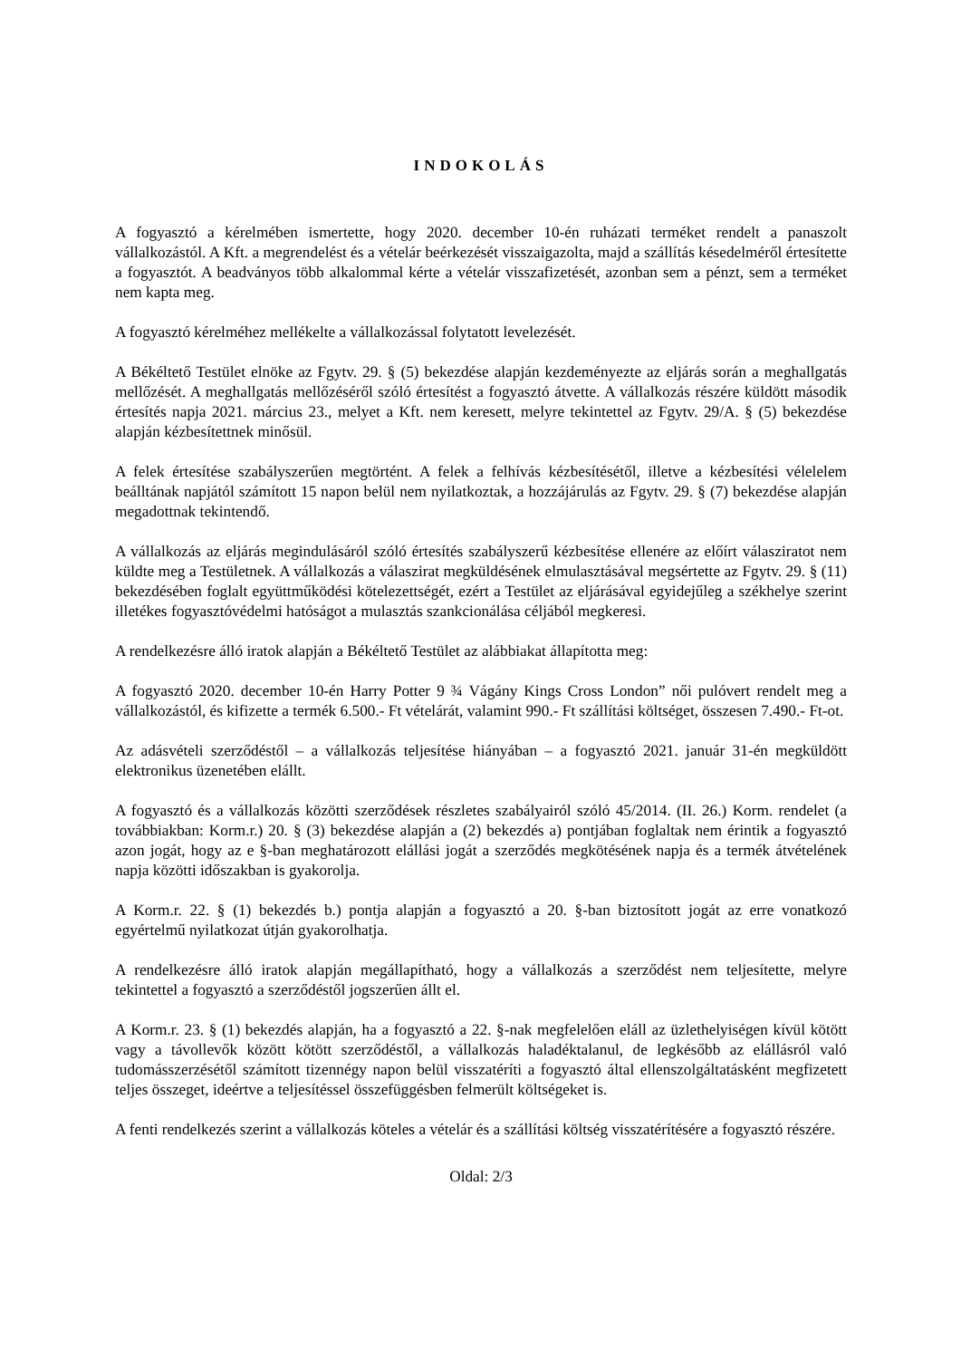INDOKOLÁS
A fogyasztó a kérelmében ismertette, hogy 2020. december 10-én ruházati terméket rendelt a panaszolt vállalkozástól. A Kft. a megrendelést és a vételár beérkezését visszaigazolta, majd a szállítás késedelméről értesítette a fogyasztót. A beadványos több alkalommal kérte a vételár visszafizetését, azonban sem a pénzt, sem a terméket nem kapta meg.
A fogyasztó kérelméhez mellékelte a vállalkozással folytatott levelezését.
A Békéltető Testület elnöke az Fgytv. 29. § (5) bekezdése alapján kezdeményezte az eljárás során a meghallgatás mellőzését. A meghallgatás mellőzéséről szóló értesítést a fogyasztó átvette. A vállalkozás részére küldött második értesítés napja 2021. március 23., melyet a Kft. nem keresett, melyre tekintettel az Fgytv. 29/A. § (5) bekezdése alapján kézbesítettnek minősül.
A felek értesítése szabályszerűen megtörtént. A felek a felhívás kézbesítésétől, illetve a kézbesítési vélelelem beálltának napjától számított 15 napon belül nem nyilatkoztak, a hozzájárulás az Fgytv. 29. § (7) bekezdése alapján megadottnak tekintendő.
A vállalkozás az eljárás megindulásáról szóló értesítés szabályszerű kézbesítése ellenére az előírt válasziratot nem küldte meg a Testületnek. A vállalkozás a válaszirat megküldésének elmulasztásával megsértette az Fgytv. 29. § (11) bekezdésében foglalt együttműködési kötelezettségét, ezért a Testület az eljárásával egyidejűleg a székhelye szerint illetékes fogyasztóvédelmi hatóságot a mulasztás szankcionálása céljából megkeresi.
A rendelkezésre álló iratok alapján a Békéltető Testület az alábbiakat állapította meg:
A fogyasztó 2020. december 10-én Harry Potter 9 ¾ Vágány Kings Cross London” női pulóvert rendelt meg a vállalkozástól, és kifizette a termék 6.500.- Ft vételárát, valamint 990.- Ft szállítási költséget, összesen 7.490.- Ft-ot.
Az adásvételi szerződéstől – a vállalkozás teljesítése hiányában – a fogyasztó 2021. január 31-én megküldött elektronikus üzenetében elállt.
A fogyasztó és a vállalkozás közötti szerződések részletes szabályairól szóló 45/2014. (II. 26.) Korm. rendelet (a továbbiakban: Korm.r.) 20. § (3) bekezdése alapján a (2) bekezdés a) pontjában foglaltak nem érintik a fogyasztó azon jogát, hogy az e §-ban meghatározott elállási jogát a szerződés megkötésének napja és a termék átvételének napja közötti időszakban is gyakorolja.
A Korm.r. 22. § (1) bekezdés b.) pontja alapján a fogyasztó a 20. §-ban biztosított jogát az erre vonatkozó egyértelmű nyilatkozat útján gyakorolhatja.
A rendelkezésre álló iratok alapján megállapítható, hogy a vállalkozás a szerződést nem teljesítette, melyre tekintettel a fogyasztó a szerződéstől jogszerűen állt el.
A Korm.r. 23. § (1) bekezdés alapján, ha a fogyasztó a 22. §-nak megfelelően eláll az üzlethelyiségen kívül kötött vagy a távollevők között kötött szerződéstől, a vállalkozás haladéktalanul, de legkésőbb az elállásról való tudomásszerzésétől számított tizennégy napon belül visszatéríti a fogyasztó által ellenszolgáltatásként megfizetett teljes összeget, ideértve a teljesítéssel összefüggésben felmerült költségeket is.
A fenti rendelkezés szerint a vállalkozás köteles a vételár és a szállítási költség visszatérítésére a fogyasztó részére.
Oldal: 2/3